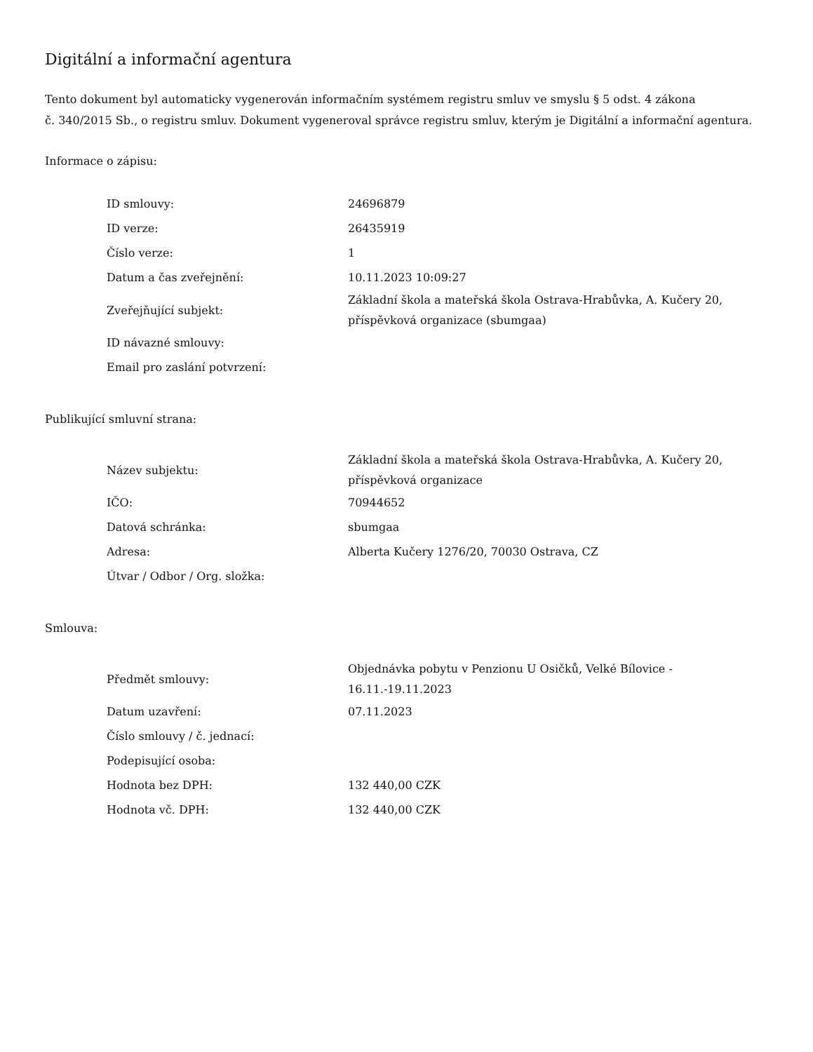Digitální a informační agentura
Tento dokument byl automaticky vygenerován informačním systémem registru smluv ve smyslu § 5 odst. 4 zákona
č. 340/2015 Sb., o registru smluv. Dokument vygeneroval správce registru smluv, kterým je Digitální a informační agentura.
Informace o zápisu:
| ID smlouvy: | 24696879 |
| ID verze: | 26435919 |
| Číslo verze: | 1 |
| Datum a čas zveřejnění: | 10.11.2023 10:09:27 |
| Zveřejňující subjekt: | Základní škola a mateřská škola Ostrava-Hrabůvka, A. Kučery 20, příspěvková organizace (sbumgaa) |
| ID návazné smlouvy: | |
| Email pro zaslání potvrzení: | |
Publikující smluvní strana:
| Název subjektu: | Základní škola a mateřská škola Ostrava-Hrabůvka, A. Kučery 20, příspěvková organizace |
| IČO: | 70944652 |
| Datová schránka: | sbumgaa |
| Adresa: | Alberta Kučery 1276/20, 70030 Ostrava, CZ |
| Útvar / Odbor / Org. složka: | |
Smlouva:
| Předmět smlouvy: | Objednávka pobytu v Penzionu U Osičků, Velké Bílovice - 16.11.-19.11.2023 |
| Datum uzavření: | 07.11.2023 |
| Číslo smlouvy / č. jednací: | |
| Podepisující osoba: | |
| Hodnota bez DPH: | 132 440,00 CZK |
| Hodnota vč. DPH: | 132 440,00 CZK |